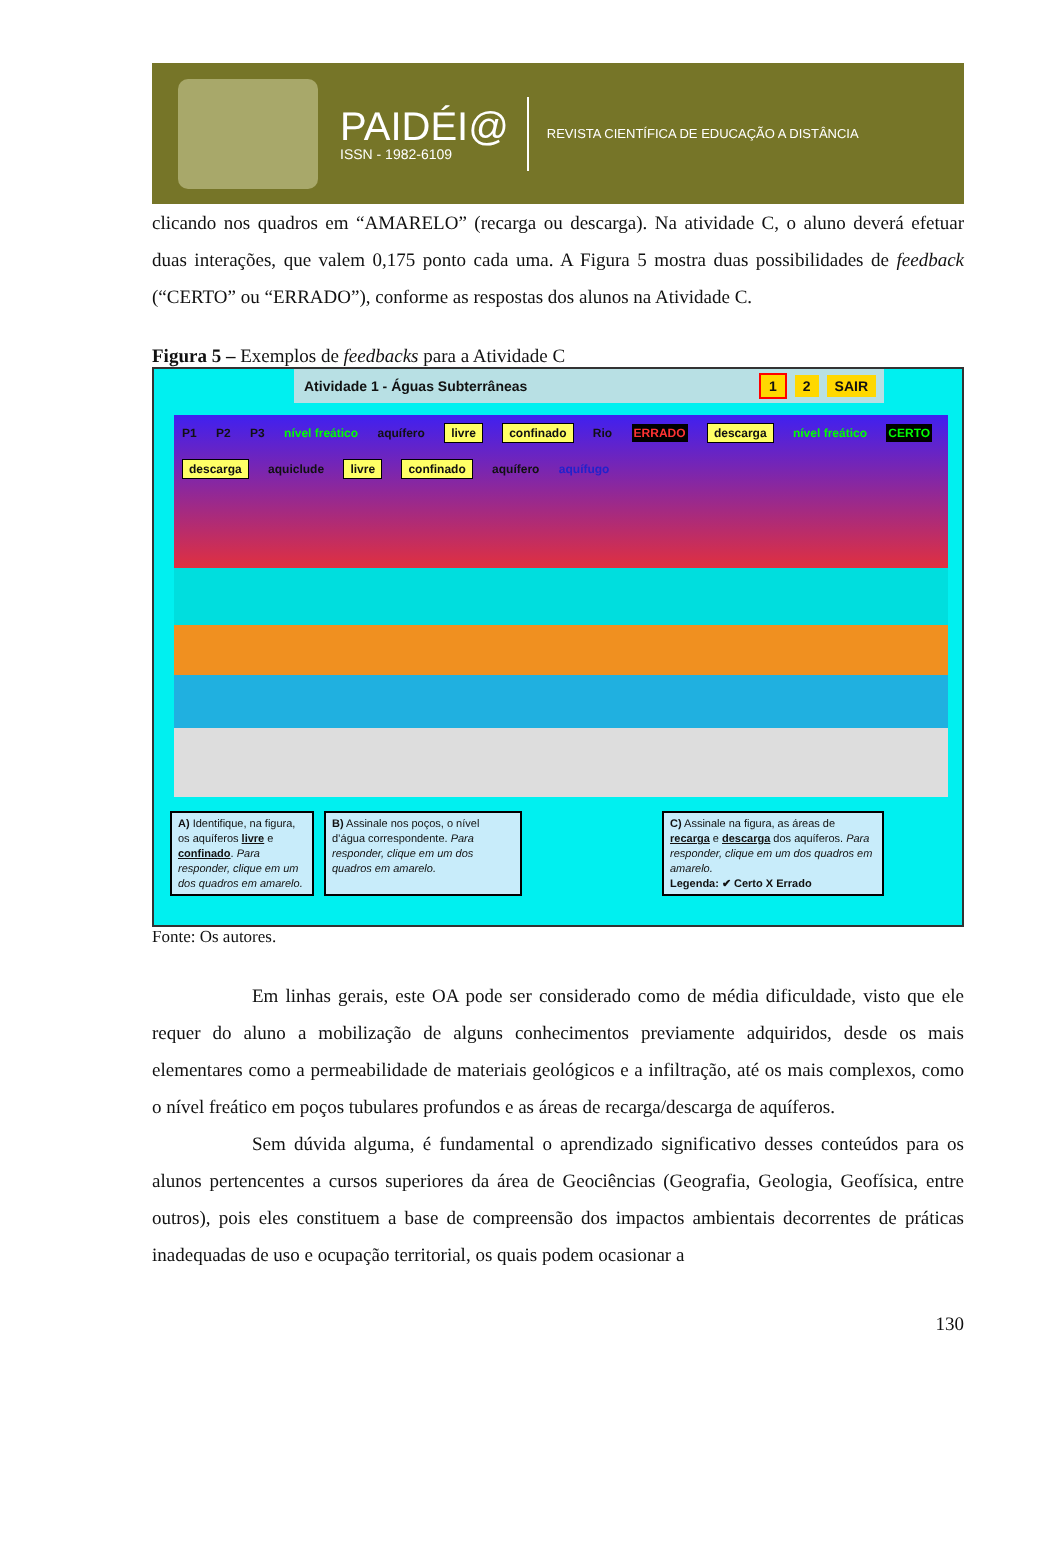PAIDÉI@
ISSN - 1982-6109
REVISTA CIENTÍFICA DE EDUCAÇÃO A DISTÂNCIA
clicando nos quadros em “AMARELO” (recarga ou descarga). Na atividade C, o aluno deverá efetuar duas interações, que valem 0,175 ponto cada uma. A Figura 5 mostra duas possibilidades de feedback (“CERTO” ou “ERRADO”), conforme as respostas dos alunos na Atividade C.
Figura 5 – Exemplos de feedbacks para a Atividade C
Atividade 1 - Águas Subterrâneas 1 2 SAIR
P1 P2 P3 nível freático aquífero livre confinado Rio ERRADO descarga nível freático CERTO descarga aquiclude livre confinado aquífero aquífugo
A) Identifique, na figura, os aquíferos livre e confinado. Para responder, clique em um dos quadros em amarelo.
B) Assinale nos poços, o nível d’água correspondente. Para responder, clique em um dos quadros em amarelo.
C) Assinale na figura, as áreas de recarga e descarga dos aquíferos. Para responder, clique em um dos quadros em amarelo.
Legenda: ✔ Certo X Errado
Fonte: Os autores.
Em linhas gerais, este OA pode ser considerado como de média dificuldade, visto que ele requer do aluno a mobilização de alguns conhecimentos previamente adquiridos, desde os mais elementares como a permeabilidade de materiais geológicos e a infiltração, até os mais complexos, como o nível freático em poços tubulares profundos e as áreas de recarga/descarga de aquíferos.
Sem dúvida alguma, é fundamental o aprendizado significativo desses conteúdos para os alunos pertencentes a cursos superiores da área de Geociências (Geografia, Geologia, Geofísica, entre outros), pois eles constituem a base de compreensão dos impactos ambientais decorrentes de práticas inadequadas de uso e ocupação territorial, os quais podem ocasionar a
130